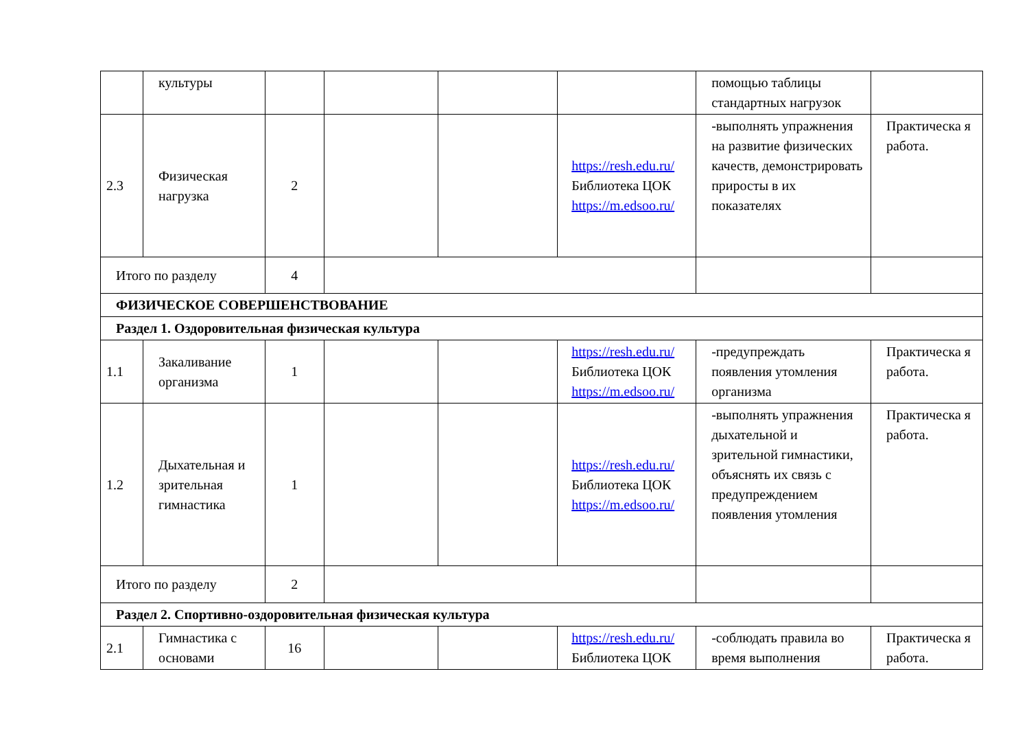| | культуры | | | | | помощью таблицы стандартных нагрузок | |
| 2.3 | Физическая нагрузка | 2 | | | https://resh.edu.ru/ Библиотека ЦОК https://m.edsoo.ru/ | -выполнять упражнения на развитие физических качеств, демонстрировать приросты в их показателях | Практическа я работа. |
| Итого по разделу | | 4 | | | | | |
| ФИЗИЧЕСКОЕ СОВЕРШЕНСТВОВАНИЕ | | | | | | | |
| Раздел 1. Оздоровительная физическая культура | | | | | | | |
| 1.1 | Закаливание организма | 1 | | | https://resh.edu.ru/ Библиотека ЦОК https://m.edsoo.ru/ | -предупреждать появления утомления организма | Практическа я работа. |
| 1.2 | Дыхательная и зрительная гимнастика | 1 | | | https://resh.edu.ru/ Библиотека ЦОК https://m.edsoo.ru/ | -выполнять упражнения дыхательной и зрительной гимнастики, объяснять их связь с предупреждением появления утомления | Практическа я работа. |
| Итого по разделу | | 2 | | | | | |
| Раздел 2. Спортивно-оздоровительная физическая культура | | | | | | | |
| 2.1 | Гимнастика с основами | 16 | | | https://resh.edu.ru/ Библиотека ЦОК | -соблюдать правила во время выполнения | Практическа я работа. |